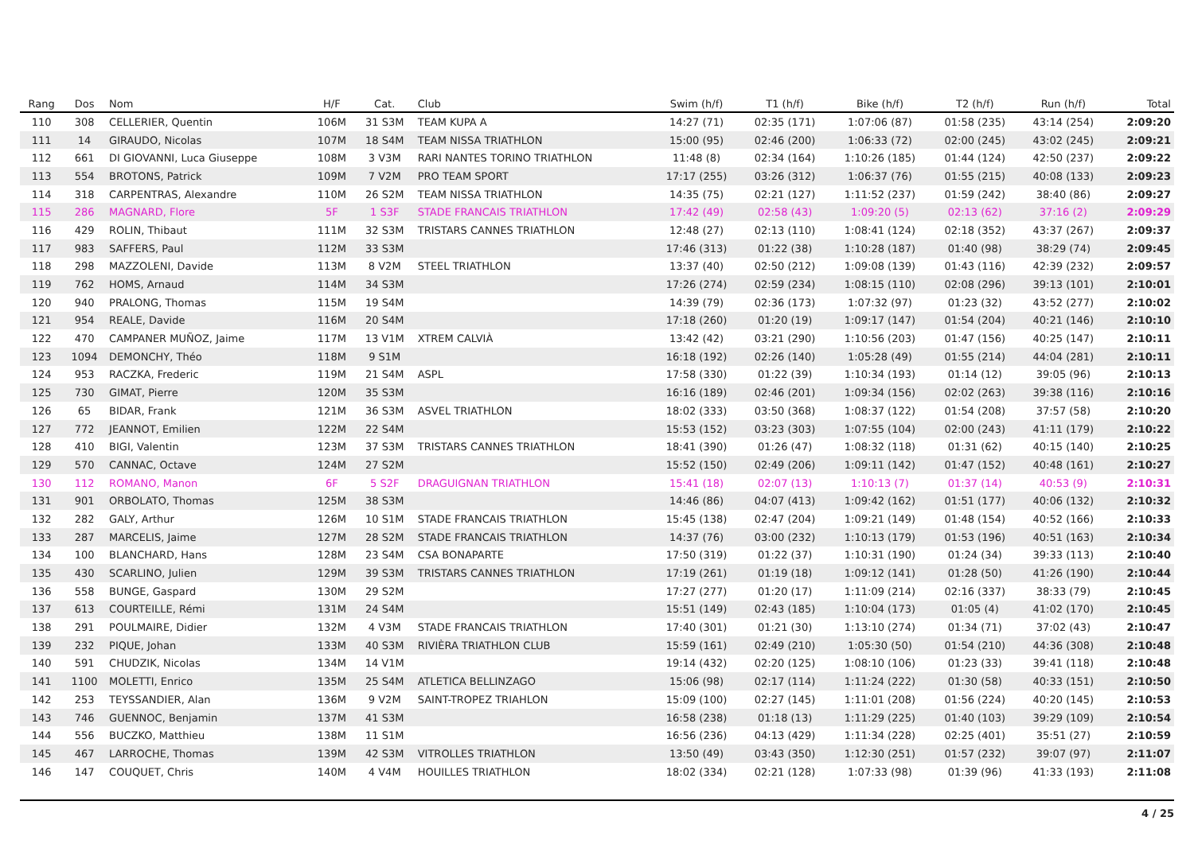| Rang | Dos | Nom | H/F | Cat. | Club | Swim (h/f) | T1 (h/f) | Bike (h/f) | T2 (h/f) | Run (h/f) | Total |
| --- | --- | --- | --- | --- | --- | --- | --- | --- | --- | --- | --- |
| 110 | 308 | CELLERIER, Quentin | 106M | 31 S3M | TEAM KUPA A | 14:27 (71) | 02:35 (171) | 1:07:06 (87) | 01:58 (235) | 43:14 (254) | 2:09:20 |
| 111 | 14 | GIRAUDO, Nicolas | 107M | 18 S4M | TEAM NISSA TRIATHLON | 15:00 (95) | 02:46 (200) | 1:06:33 (72) | 02:00 (245) | 43:02 (245) | 2:09:21 |
| 112 | 661 | DI GIOVANNI, Luca Giuseppe | 108M | 3 V3M | RARI NANTES TORINO TRIATHLON | 11:48 (8) | 02:34 (164) | 1:10:26 (185) | 01:44 (124) | 42:50 (237) | 2:09:22 |
| 113 | 554 | BROTONS, Patrick | 109M | 7 V2M | PRO TEAM SPORT | 17:17 (255) | 03:26 (312) | 1:06:37 (76) | 01:55 (215) | 40:08 (133) | 2:09:23 |
| 114 | 318 | CARPENTRAS, Alexandre | 110M | 26 S2M | TEAM NISSA TRIATHLON | 14:35 (75) | 02:21 (127) | 1:11:52 (237) | 01:59 (242) | 38:40 (86) | 2:09:27 |
| 115 | 286 | MAGNARD, Flore | 5F | 1 S3F | STADE FRANCAIS TRIATHLON | 17:42 (49) | 02:58 (43) | 1:09:20 (5) | 02:13 (62) | 37:16 (2) | 2:09:29 |
| 116 | 429 | ROLIN, Thibaut | 111M | 32 S3M | TRISTARS CANNES TRIATHLON | 12:48 (27) | 02:13 (110) | 1:08:41 (124) | 02:18 (352) | 43:37 (267) | 2:09:37 |
| 117 | 983 | SAFFERS, Paul | 112M | 33 S3M | | 17:46 (313) | 01:22 (38) | 1:10:28 (187) | 01:40 (98) | 38:29 (74) | 2:09:45 |
| 118 | 298 | MAZZOLENI, Davide | 113M | 8 V2M | STEEL TRIATHLON | 13:37 (40) | 02:50 (212) | 1:09:08 (139) | 01:43 (116) | 42:39 (232) | 2:09:57 |
| 119 | 762 | HOMS, Arnaud | 114M | 34 S3M | | 17:26 (274) | 02:59 (234) | 1:08:15 (110) | 02:08 (296) | 39:13 (101) | 2:10:01 |
| 120 | 940 | PRALONG, Thomas | 115M | 19 S4M | | 14:39 (79) | 02:36 (173) | 1:07:32 (97) | 01:23 (32) | 43:52 (277) | 2:10:02 |
| 121 | 954 | REALE, Davide | 116M | 20 S4M | | 17:18 (260) | 01:20 (19) | 1:09:17 (147) | 01:54 (204) | 40:21 (146) | 2:10:10 |
| 122 | 470 | CAMPANER MUÑOZ, Jaime | 117M | 13 V1M | XTREM CALVIÀ | 13:42 (42) | 03:21 (290) | 1:10:56 (203) | 01:47 (156) | 40:25 (147) | 2:10:11 |
| 123 | 1094 | DEMONCHY, Théo | 118M | 9 S1M | | 16:18 (192) | 02:26 (140) | 1:05:28 (49) | 01:55 (214) | 44:04 (281) | 2:10:11 |
| 124 | 953 | RACZKA, Frederic | 119M | 21 S4M | ASPL | 17:58 (330) | 01:22 (39) | 1:10:34 (193) | 01:14 (12) | 39:05 (96) | 2:10:13 |
| 125 | 730 | GIMAT, Pierre | 120M | 35 S3M | | 16:16 (189) | 02:46 (201) | 1:09:34 (156) | 02:02 (263) | 39:38 (116) | 2:10:16 |
| 126 | 65 | BIDAR, Frank | 121M | 36 S3M | ASVEL TRIATHLON | 18:02 (333) | 03:50 (368) | 1:08:37 (122) | 01:54 (208) | 37:57 (58) | 2:10:20 |
| 127 | 772 | JEANNOT, Emilien | 122M | 22 S4M | | 15:53 (152) | 03:23 (303) | 1:07:55 (104) | 02:00 (243) | 41:11 (179) | 2:10:22 |
| 128 | 410 | BIGI, Valentin | 123M | 37 S3M | TRISTARS CANNES TRIATHLON | 18:41 (390) | 01:26 (47) | 1:08:32 (118) | 01:31 (62) | 40:15 (140) | 2:10:25 |
| 129 | 570 | CANNAC, Octave | 124M | 27 S2M | | 15:52 (150) | 02:49 (206) | 1:09:11 (142) | 01:47 (152) | 40:48 (161) | 2:10:27 |
| 130 | 112 | ROMANO, Manon | 6F | 5 S2F | DRAGUIGNAN TRIATHLON | 15:41 (18) | 02:07 (13) | 1:10:13 (7) | 01:37 (14) | 40:53 (9) | 2:10:31 |
| 131 | 901 | ORBOLATO, Thomas | 125M | 38 S3M | | 14:46 (86) | 04:07 (413) | 1:09:42 (162) | 01:51 (177) | 40:06 (132) | 2:10:32 |
| 132 | 282 | GALY, Arthur | 126M | 10 S1M | STADE FRANCAIS TRIATHLON | 15:45 (138) | 02:47 (204) | 1:09:21 (149) | 01:48 (154) | 40:52 (166) | 2:10:33 |
| 133 | 287 | MARCELIS, Jaime | 127M | 28 S2M | STADE FRANCAIS TRIATHLON | 14:37 (76) | 03:00 (232) | 1:10:13 (179) | 01:53 (196) | 40:51 (163) | 2:10:34 |
| 134 | 100 | BLANCHARD, Hans | 128M | 23 S4M | CSA BONAPARTE | 17:50 (319) | 01:22 (37) | 1:10:31 (190) | 01:24 (34) | 39:33 (113) | 2:10:40 |
| 135 | 430 | SCARLINO, Julien | 129M | 39 S3M | TRISTARS CANNES TRIATHLON | 17:19 (261) | 01:19 (18) | 1:09:12 (141) | 01:28 (50) | 41:26 (190) | 2:10:44 |
| 136 | 558 | BUNGE, Gaspard | 130M | 29 S2M | | 17:27 (277) | 01:20 (17) | 1:11:09 (214) | 02:16 (337) | 38:33 (79) | 2:10:45 |
| 137 | 613 | COURTEILLE, Rémi | 131M | 24 S4M | | 15:51 (149) | 02:43 (185) | 1:10:04 (173) | 01:05 (4) | 41:02 (170) | 2:10:45 |
| 138 | 291 | POULMAIRE, Didier | 132M | 4 V3M | STADE FRANCAIS TRIATHLON | 17:40 (301) | 01:21 (30) | 1:13:10 (274) | 01:34 (71) | 37:02 (43) | 2:10:47 |
| 139 | 232 | PIQUE, Johan | 133M | 40 S3M | RIVIÈRA TRIATHLON CLUB | 15:59 (161) | 02:49 (210) | 1:05:30 (50) | 01:54 (210) | 44:36 (308) | 2:10:48 |
| 140 | 591 | CHUDZIK, Nicolas | 134M | 14 V1M | | 19:14 (432) | 02:20 (125) | 1:08:10 (106) | 01:23 (33) | 39:41 (118) | 2:10:48 |
| 141 | 1100 | MOLETTI, Enrico | 135M | 25 S4M | ATLETICA BELLINZAGO | 15:06 (98) | 02:17 (114) | 1:11:24 (222) | 01:30 (58) | 40:33 (151) | 2:10:50 |
| 142 | 253 | TEYSSANDIER, Alan | 136M | 9 V2M | SAINT-TROPEZ TRIAHLON | 15:09 (100) | 02:27 (145) | 1:11:01 (208) | 01:56 (224) | 40:20 (145) | 2:10:53 |
| 143 | 746 | GUENNOC, Benjamin | 137M | 41 S3M | | 16:58 (238) | 01:18 (13) | 1:11:29 (225) | 01:40 (103) | 39:29 (109) | 2:10:54 |
| 144 | 556 | BUCZKO, Matthieu | 138M | 11 S1M | | 16:56 (236) | 04:13 (429) | 1:11:34 (228) | 02:25 (401) | 35:51 (27) | 2:10:59 |
| 145 | 467 | LARROCHE, Thomas | 139M | 42 S3M | VITROLLES TRIATHLON | 13:50 (49) | 03:43 (350) | 1:12:30 (251) | 01:57 (232) | 39:07 (97) | 2:11:07 |
| 146 | 147 | COUQUET, Chris | 140M | 4 V4M | HOUILLES TRIATHLON | 18:02 (334) | 02:21 (128) | 1:07:33 (98) | 01:39 (96) | 41:33 (193) | 2:11:08 |
4 / 25